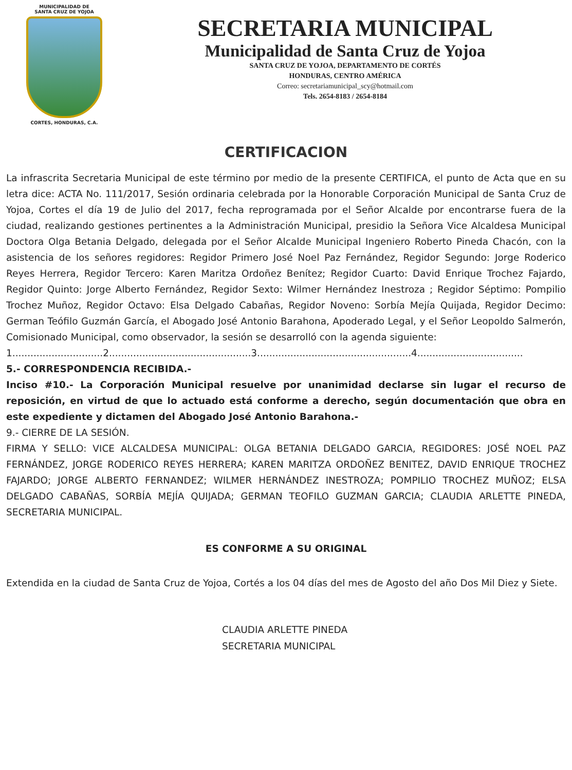MUNICIPALIDAD DE
SANTA CRUZ DE YOJOA
CORTES, HONDURAS, C.A.
SECRETARIA MUNICIPAL
Municipalidad de Santa Cruz de Yojoa
SANTA CRUZ DE YOJOA, DEPARTAMENTO DE CORTÉS
HONDURAS, CENTRO AMÉRICA
Correo: secretariamunicipal_scy@hotmail.com
Tels. 2654-8183 / 2654-8184
CERTIFICACION
La infrascrita Secretaria Municipal de este término por medio de la presente CERTIFICA, el punto de Acta que en su letra dice: ACTA No. 111/2017, Sesión ordinaria celebrada por la Honorable Corporación Municipal de Santa Cruz de Yojoa, Cortes el día 19 de Julio del 2017, fecha reprogramada por el Señor Alcalde por encontrarse fuera de la ciudad, realizando gestiones pertinentes a la Administración Municipal, presidio la Señora Vice Alcaldesa Municipal Doctora Olga Betania Delgado, delegada por el Señor Alcalde Municipal Ingeniero Roberto Pineda Chacón, con la asistencia de los señores regidores: Regidor Primero José Noel Paz Fernández, Regidor Segundo: Jorge Roderico Reyes Herrera, Regidor Tercero: Karen Maritza Ordoñez Benítez; Regidor Cuarto: David Enrique Trochez Fajardo, Regidor Quinto: Jorge Alberto Fernández, Regidor Sexto: Wilmer Hernández Inestroza ; Regidor Séptimo: Pompilio Trochez Muñoz, Regidor Octavo: Elsa Delgado Cabañas, Regidor Noveno: Sorbía Mejía Quijada, Regidor Decimo: German Teófilo Guzmán García, el Abogado José Antonio Barahona, Apoderado Legal, y el Señor Leopoldo Salmerón, Comisionado Municipal, como observador, la sesión se desarrolló con la agenda siguiente:
1..............................2...............................................3...................................................4...................................
5.- CORRESPONDENCIA RECIBIDA.-
Inciso #10.- La Corporación Municipal resuelve por unanimidad declarse sin lugar el recurso de reposición, en virtud de que lo actuado está conforme a derecho, según documentación que obra en este expediente y dictamen del Abogado José Antonio Barahona.-
9.- CIERRE DE LA SESIÓN.
FIRMA Y SELLO: VICE ALCALDESA MUNICIPAL: OLGA BETANIA DELGADO GARCIA, REGIDORES: JOSÉ NOEL PAZ FERNÁNDEZ, JORGE RODERICO REYES HERRERA; KAREN MARITZA ORDOÑEZ BENITEZ, DAVID ENRIQUE TROCHEZ FAJARDO; JORGE ALBERTO FERNANDEZ; WILMER HERNÁNDEZ INESTROZA; POMPILIO TROCHEZ MUÑOZ; ELSA DELGADO CABAÑAS, SORBÍA MEJÍA QUIJADA; GERMAN TEOFILO GUZMAN GARCIA; CLAUDIA ARLETTE PINEDA, SECRETARIA MUNICIPAL.
ES CONFORME A SU ORIGINAL
Extendida en la ciudad de Santa Cruz de Yojoa, Cortés a los 04 días del mes de Agosto del año Dos Mil Diez y Siete.
CLAUDIA ARLETTE PINEDA
SECRETARIA MUNICIPAL